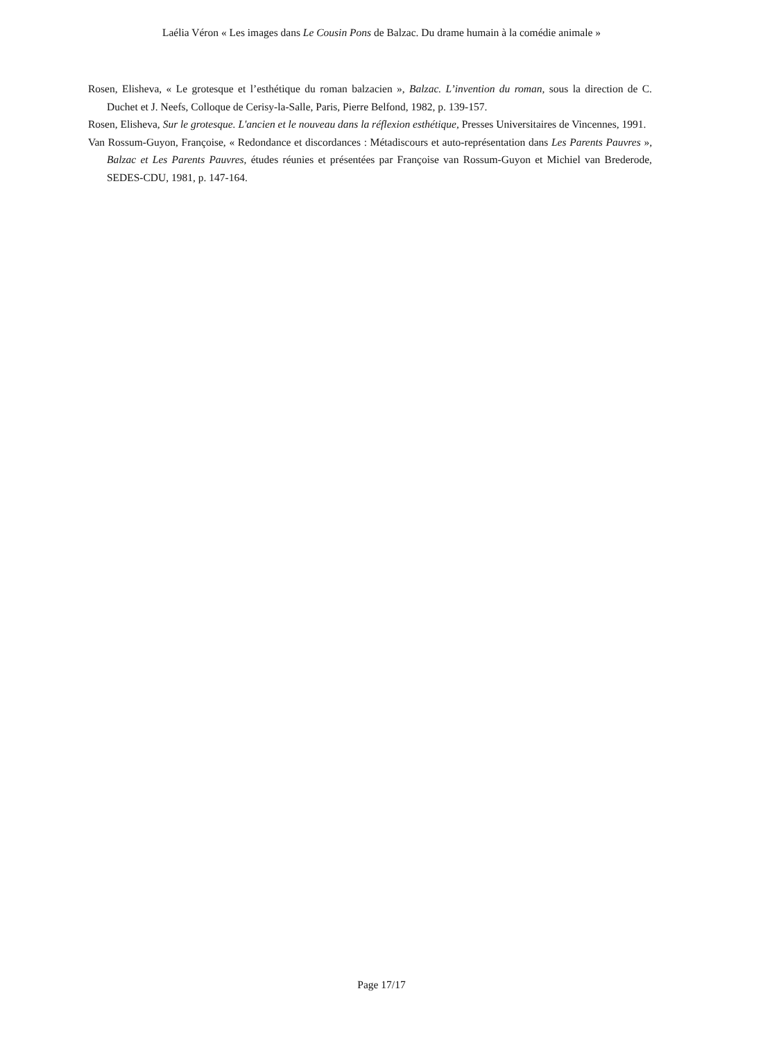Laélia Véron « Les images dans Le Cousin Pons de Balzac. Du drame humain à la comédie animale »
Rosen, Elisheva, « Le grotesque et l’esthétique du roman balzacien », Balzac. L’invention du roman, sous la direction de C. Duchet et J. Neefs, Colloque de Cerisy-la-Salle, Paris, Pierre Belfond, 1982, p. 139-157.
Rosen, Elisheva, Sur le grotesque. L'ancien et le nouveau dans la réflexion esthétique, Presses Universitaires de Vincennes, 1991.
Van Rossum-Guyon, Françoise, « Redondance et discordances : Métadiscours et auto-représentation dans Les Parents Pauvres », Balzac et Les Parents Pauvres, études réunies et présentées par Françoise van Rossum-Guyon et Michiel van Brederode, SEDES-CDU, 1981, p. 147-164.
Page 17/17